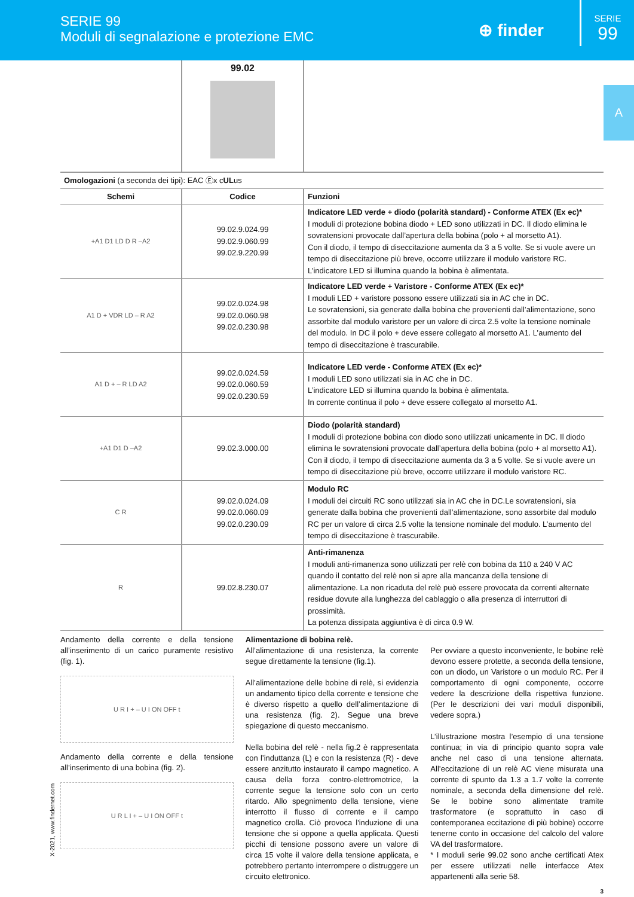SERIE 99
Moduli di segnalazione e protezione EMC
⊕ finder
SERIE
99
A
| | 99.02 | |
| Omologazioni (a seconda dei tipi): EAC Ⓔx c UL us | | |
| Schemi | Codice | Funzioni |
| +A1 D1 LD D R –A2 | 99.02.9.024.99 99.02.9.060.99 99.02.9.220.99 | Indicatore LED verde + diodo (polarità standard) - Conforme ATEX (Ex ec)* I moduli di protezione bobina diodo + LED sono utilizzati in DC. Il diodo elimina le sovratensioni provocate dall’apertura della bobina (polo + al morsetto A1). Con il diodo, il tempo di diseccitazione aumenta da 3 a 5 volte. Se si vuole avere un tempo di diseccitazione più breve, occorre utilizzare il modulo varistore RC. L’indicatore LED si illumina quando la bobina è alimentata. |
| A1 D + VDR LD – R A2 | 99.02.0.024.98 99.02.0.060.98 99.02.0.230.98 | Indicatore LED verde + Varistore - Conforme ATEX (Ex ec)* I moduli LED + varistore possono essere utilizzati sia in AC che in DC. Le sovratensioni, sia generate dalla bobina che provenienti dall’alimentazione, sono assorbite dal modulo varistore per un valore di circa 2.5 volte la tensione nominale del modulo. In DC il polo + deve essere collegato al morsetto A1. L’aumento del tempo di diseccitazione è trascurabile. |
| A1 D + – R LD A2 | 99.02.0.024.59 99.02.0.060.59 99.02.0.230.59 | Indicatore LED verde - Conforme ATEX (Ex ec)* I moduli LED sono utilizzati sia in AC che in DC. L’indicatore LED si illumina quando la bobina è alimentata. In corrente continua il polo + deve essere collegato al morsetto A1. |
| +A1 D1 D –A2 | 99.02.3.000.00 | Diodo (polarità standard) I moduli di protezione bobina con diodo sono utilizzati unicamente in DC. Il diodo elimina le sovratensioni provocate dall’apertura della bobina (polo + al morsetto A1). Con il diodo, il tempo di diseccitazione aumenta da 3 a 5 volte. Se si vuole avere un tempo di diseccitazione più breve, occorre utilizzare il modulo varistore RC. |
| C R | 99.02.0.024.09 99.02.0.060.09 99.02.0.230.09 | Modulo RC I moduli dei circuiti RC sono utilizzati sia in AC che in DC.Le sovratensioni, sia generate dalla bobina che provenienti dall’alimentazione, sono assorbite dal modulo RC per un valore di circa 2.5 volte la tensione nominale del modulo. L’aumento del tempo di diseccitazione è trascurabile. |
| R | 99.02.8.230.07 | Anti-rimanenza I moduli anti-rimanenza sono utilizzati per relè con bobina da 110 a 240 V AC quando il contatto del relè non si apre alla mancanza della tensione di alimentazione. La non ricaduta del relè può essere provocata da correnti alternate residue dovute alla lunghezza del cablaggio o alla presenza di interruttori di prossimità. La potenza dissipata aggiuntiva è di circa 0.9 W. |
Andamento della corrente e della tensione all’inserimento di un carico puramente resistivo (fig. 1).
U R I + – U I ON OFF t
Andamento della corrente e della tensione all’inserimento di una bobina (fig. 2).
U R L I + – U I ON OFF t
Alimentazione di bobina relè.
All’alimentazione di una resistenza, la corrente segue direttamente la tensione (fig.1).
All’alimentazione delle bobine di relè, si evidenzia un andamento tipico della corrente e tensione che è diverso rispetto a quello dell’alimentazione di una resistenza (fig. 2). Segue una breve spiegazione di questo meccanismo.
Nella bobina del relè - nella fig.2 è rappresentata con l’induttanza (L) e con la resistenza (R) - deve essere anzitutto instaurato il campo magnetico. A causa della forza contro-elettromotrice, la corrente segue la tensione solo con un certo ritardo. Allo spegnimento della tensione, viene interrotto il flusso di corrente e il campo magnetico crolla. Ciò provoca l'induzione di una tensione che si oppone a quella applicata. Questi picchi di tensione possono avere un valore di circa 15 volte il valore della tensione applicata, e potrebbero pertanto interrompere o distruggere un circuito elettronico.
Per ovviare a questo inconveniente, le bobine relè devono essere protette, a seconda della tensione, con un diodo, un Varistore o un modulo RC. Per il comportamento di ogni componente, occorre vedere la descrizione della rispettiva funzione. (Per le descrizioni dei vari moduli disponibili, vedere sopra.)
L’illustrazione mostra l’esempio di una tensione continua; in via di principio quanto sopra vale anche nel caso di una tensione alternata. All’eccitazione di un relè AC viene misurata una corrente di spunto da 1.3 a 1.7 volte la corrente nominale, a seconda della dimensione del relè. Se le bobine sono alimentate tramite trasformatore (e soprattutto in caso di contemporanea eccitazione di più bobine) occorre tenerne conto in occasione del calcolo del valore VA del trasformatore.
* I moduli serie 99.02 sono anche certificati Atex per essere utilizzati nelle interfacce Atex appartenenti alla serie 58.
3
X-2021, www.findernet.com